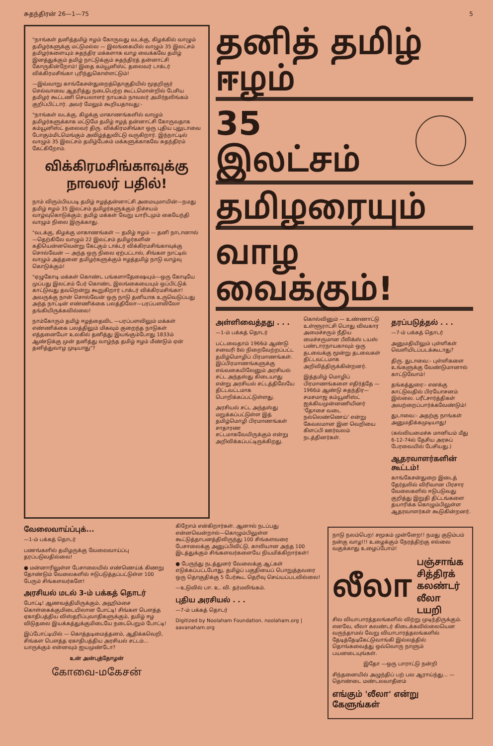சுதந்திரன் 26—1—75 5
"நாங்கள் தனித்தமிழ் ஈழம் கோருவது வடக்கு, கிழக்கில் வாழும் தமிழர்களுக்கு மட்டுமல்ல — இலங்கையில் வாழும் 35 இலட்சம் தமிழர்களையும் சுதந்திர மக்களாக வாழ வைக்கவே தமிழ் இனத்துக்கும் தமிழ் நாட்டுக்கும் சுதந்திரத் தன்னாட்சி கோருகின்றோம்! இதை கம்யூனிஸ்ட் தலைவர் டாக்டர் விக்கிரமசிங்கா புரிந்துகொள்ளட்டும்!
—இவ்வாறு காங்கேசன்துறைத்தொகுதியில் மூதறிஞர் செல்வாவை ஆதரித்து நடைபெற்ற கூட்டமொன்றில் பேசிய தமிழர் கூட்டணி செயலாளர் நாயகம் நாவலர் அமிர்தலிங்கம் குறிப்பிட்டார். அவர் மேலும் கூறியதாவது:-
"நாங்கள் வடக்கு, கிழக்கு மாகாணங்களில் வாழும் தமிழர்களுக்காக மட்டுமே தமிழ் ஈழத் தன்னாட்சி கோருவதாக கம்யூனிஸ்ட் தலைவர் திரு. விக்கிரமசிங்கா ஒரு புதிய புலுடாவை போகும்மிடமெங்கும் அவிழ்த்துவிட்டு வருகிறார். இந்நாட்டில் வாழும் 35 இலட்சம் தமிழ்பேசும் மக்களுக்காகவே சுதந்திரம் கேட்கிறோம்.
விக்கிரமசிங்காவுக்கு நாவலர் பதில்!
நாம் விரும்பியபடி தமிழ் ஈழத்தன்னாட்சி அமையுமாயின்—நமது தமிழ் ஈழம் 35 இலட்சம் தமிழர்களுக்கும் நிச்சயம் வாழ்வுகொடுக்கும்; தமிழ் மக்கள் வேறு யாரிடமும் கையேந்தி வாழும் நிலை இருக்காது.
"வடக்கு, கிழக்கு மாகாணங்கள் — தமிழ் ஈழம் — தனி நாடானால்—தெற்கிலே வாழும் 22 இலட்சம் தமிழர்களின் கதியென்னவென்று கேட்கும் டாக்டர் விக்கிரமசிங்காவுக்கு சொல்வேன் — அந்த ஒரு நிலை ஏற்பட்டால், சிங்கள நாட்டில் வாழும் அத்தனை தமிழர்களுக்கும் ஈழத்தமிழ் நாடு வாழ்வு கொடுக்கும்!
"ஏழுகோடி மக்கள் கொண்ட பங்களாதேஷையும்—ஒரு கோடியே முப்பது இலட்சம் பேர் கொண்ட இலங்கையையும் ஒப்பிட்டுக் காட்டுவது தவறென்று கூறுகிறார் டாக்டர் விக்கிரமசிங்கா! அவருக்கு நான் சொல்வேன் ஒரு நாடு தனியாக உருவெடுப்பது அந்த நாட்டின் எண்ணிக்கை பலத்திலோ—பரப்பளவிலோ தங்கியிருக்கவில்லை!
நாம்கோரும் தமிழ் ஈழத்தைவிட —பரப்பளவிலும் மக்கள் எண்ணிக்கை பலத்திலும் மிகவும் குறைந்த நாடுகள் எத்தனையோ உலகில் தனித்து இயங்கும்போது 1833ம் ஆண்டுக்கு முன் தனித்து வாழ்ந்த தமிழ் ஈழம் மீண்டும் ஏன் தனித்துவாழ முடியாது"?
தனித் தமிழ் ஈழம்
35 இலட்சம்
தமிழரையும்
வாழ வைக்கும்!
அள்ளிவைத்தது . . .
—1-ம் பக்கத் தொடர்
பட்டவைதாம் 1966ம் ஆண்டு சனவரி 8ல் நிறைவேற்றப்பட்ட தமிழ்மொழிப் பிரமாணங்கள். இப்பிரமாணங்களுக்கு எவ்வகையிலேனும் அரசியல் சட்ட அந்தஸ்து கிடையாது என்று அரசியல் சட்டத்திலேயே திட்டவட்டமாக பொறிக்கப்பட்டுள்ளது.
அரசியல் சட்ட அந்தஸ்து மறுக்கப்பட்டுள்ள இத் தமிழ்மொழி பிரமாணங்கள் சாதாரண சட்டமாகவேயிருக்கும் என்று அறிவிக்கப்பட்டிருக்கிறது.
கொல்வினும் — உண்ணாட்டு உள்ளூராட்சி பொது விவகார அமைச்சரும் நீதிய மைச்சருமான பீலிக்ஸ் டயஸ் பண்டாரநாயகாவும் ஒரு தடவைக்கு மூன்று தடவைகள் திட்டவட்டமாக அறிவித்திருக்கின்றனர்.
இத்தமிழ் மொழிப் பிரமாணங்களை எதிர்த்தே — 1966ம் ஆண்டு சுதந்திர—சமசமாஜ கம்யூனிஸ்ட் ஐக்கியமுன்னணியினர் 'தோசை வடை நல்லெண்ணெய்' என்று கேவலமான இன வெறியை கிளப்பி ஊர்வலம் நடத்தினர்கள்.
தரப்படுத்தல் . . .
—7-ம் பக்கத் தொடர்
அனுமதியிலும் புள்ளிகள் வெளியிடப்படக்கூடாது?
திரு. துடாவை:- புள்ளிகளை உங்களுக்கு வேண்டுமானால் காட்டுவோம்!
தங்கத்துரை:- எனக்கு காட்டுவதில் பிரயோசனம் இல்லை. பரீட்சார்த்திகள் அவற்றைப்பார்க்கவேண்டும்!
துடாவை:- அதற்கு நாங்கள் அனுமதிக்கமுடியாது!
(கல்வியமைச்சு மானியம் மீது 6-12-74ல் தேசிய அரசுப் பேரவையில் பேசியது.)
ஆதரவாளர்களின் கூட்டம்!
காங்கேசன்துறை இடைத் தேர்தலில் விரிவான பிரசார வேலைகளில் ஈடுபடுவது குறித்து இறுதி திட்டங்களை தயாரிக்க கொழும்பிலுள்ள ஆதரவாளர்கள் கூடுகின்றனர்.
வேலைவாய்ப்புக்...
—1-ம் பக்கத் தொடர்
பணங்களில் தமிழருக்கு வேலைவாய்ப்பு தரப்படுவதில்லை!
● மன்னாரிலுள்ள பேசாலையில் எண்ணெய்க் கிணறு தோண்டும் வேலைகளில் ஈடுபடுத்தப்பட்டுள்ள 100 பேரும் சிங்களவர்களே!
அரசியல் மடல் 3-ம் பக்கத் தொடர்
போட்டி! ஆணவத்திமிருக்கும், அஹிம்சை கொள்கைக்குமிடையிலான போட்டி! சிங்கள பௌத்த ஏகாதிபத்திய விஸ்தரிப்புவாதிகளுக்கும், தமிழ் ஈழ விடுதலை இயக்கத்துக்குமிடையே நடைபெறும் போட்டி!
இப்போட்டியில் — கொத்தடிமைத்தனம், ஆதிக்கவெறி, சிங்கள பௌத்த ஏகாதிபத்திய அரசியல் சட்டம்... யாருக்கும் என்னவும் ஐயமுண்டோ?
உன் அன்புத்தோழன்
கோவை-மகேசன்
கிறோம் என்கிறார்கள். ஆனால் நடப்பது என்னவென்றால்—கொழும்பிலுள்ள கூட்டுத்தாபனத்திலிருந்து 100 சிங்களவரை பேசாலைக்கு அனுப்பிவிட்டு, காலியான அந்த 100 இடத்துக்கும் சிங்களவர்களையே நியமிக்கிறார்கள்!
● பேருந்து நடத்துனர் வேலைக்கு ஆட்கள் எடுக்கப்பட்டபோது, தமிழ்ப் பகுதியைப் பொறுத்தவரை ஒரு தொகுதிக்கு 5 பேர்கூட தெரிவு செய்யப்படவில்லை!
—உடுவில் பா. உ. வி. தர்மலிங்கம்.
புதிய அரசியல் . . .
—7-ம் பக்கத் தொடர்
Digitized by Noolaham Foundation. noolaham.org | aavanaham.org
நாடு நலம்பெற! சமூகம் முன்னேற!! நமது குடும்பம் நன்கு வாழ!!! உழைக்கும் நேரத்திற்கு எல்லை வகுக்காது உழைப்போம்!
லீலா பஞ்சாங்க சித்திரக் கலண்டர் லீலா டயறி
சில வியாபாரத்தலங்களில் விற்று முடிந்திருக்கும். எனவே, லீலா கலண்டர் கிடைக்கவில்லையென வருந்தாமல் வேறு வியாபாரத்தலங்களில் தேடித்தேடிகேட்டுவாங்கி இல்லத்தில் தொங்கவைத்து ஒவ்வொரு நாளும் பயனடையுங்கள்.
இதோ —ஒரு பாராட்டு நன்றி
சிந்தனையில் அழுந்திப் பற் பல ஆராய்ந்து... —தொண்டை மண்டலவாதீனம்
எங்கும் 'லீலா' என்று கேளுங்கள்